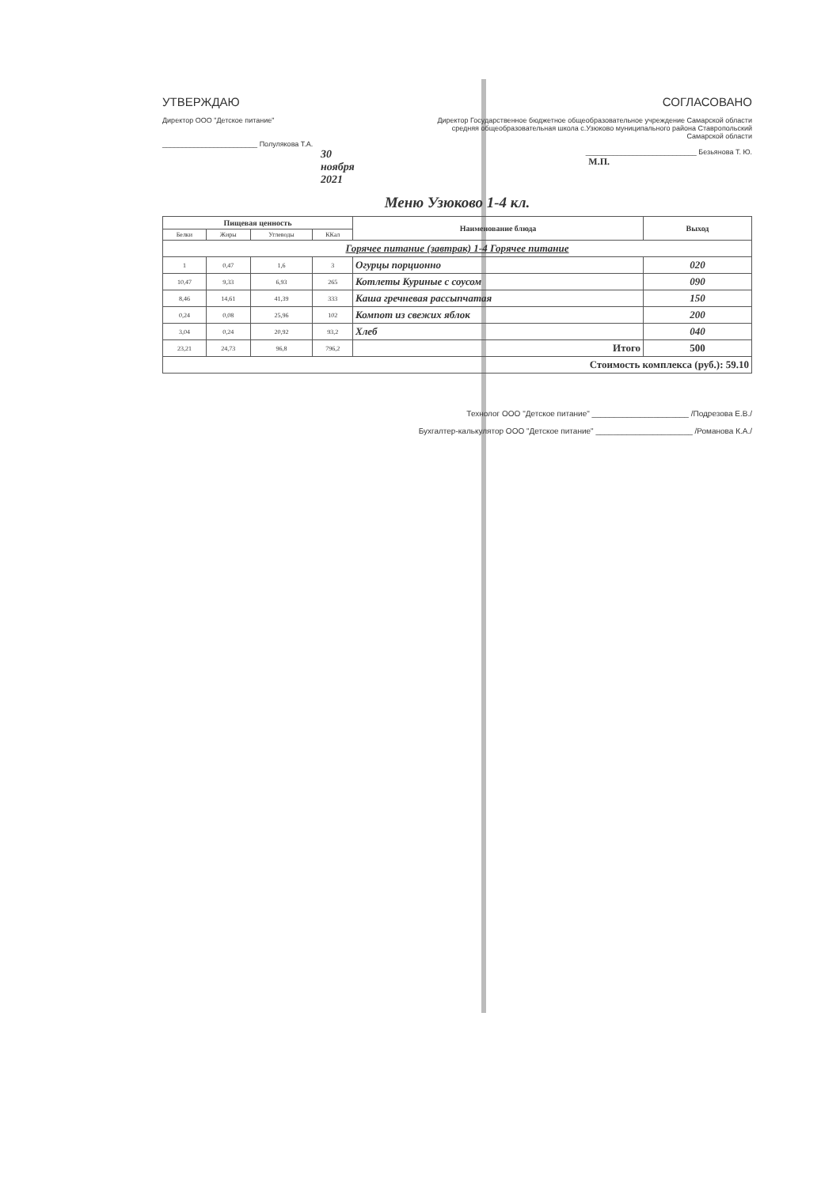УТВЕРЖДАЮ
Директор ООО "Детское питание"
________________________ Полулякова Т.А.
30 ноября 2021
СОГЛАСОВАНО
Директор Государственное бюджетное общеобразовательное учреждение Самарской области средняя общеобразовательная школа с.Узюково муниципального района Ставропольский Самарской области
____________________________ Безьянова Т. Ю.
М.П.
Меню Узюково 1-4 кл.
| Пищевая ценность | | | | Наименование блюда | Выход |
| --- | --- | --- | --- | --- | --- |
| Белки | Жиры | Углеводы | ККал | | |
| Горячее питание (завтрак) 1-4 Горячее питание | | | | | |
| 1 | 0,47 | 1,6 | 3 | Огурцы порционно | 020 |
| 10,47 | 9,33 | 6,93 | 265 | Котлеты Куриные с соусом | 090 |
| 8,46 | 14,61 | 41,39 | 333 | Каша гречневая рассыпчатая | 150 |
| 0,24 | 0,08 | 25,96 | 102 | Компот из свежих яблок | 200 |
| 3,04 | 0,24 | 20,92 | 93,2 | Хлеб | 040 |
| 23,21 | 24,73 | 96,8 | 796,2 | Итого | 500 |
| Стоимость комплекса (руб.): 59.10 | | | | | |
Технолог ООО "Детское питание" ______________________ /Подрезова Е.В./
Бухгалтер-калькулятор ООО "Детское питание" ______________________ /Романова К.А./